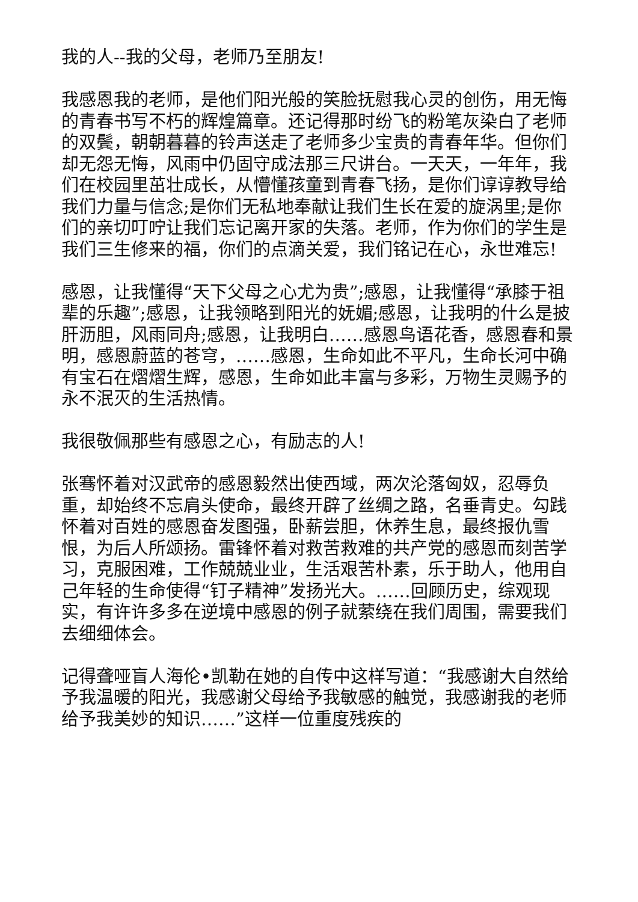我的人--我的父母，老师乃至朋友!
我感恩我的老师，是他们阳光般的笑脸抚慰我心灵的创伤，用无悔的青春书写不朽的辉煌篇章。还记得那时纷飞的粉笔灰染白了老师的双鬓，朝朝暮暮的铃声送走了老师多少宝贵的青春年华。但你们却无怨无悔，风雨中仍固守成法那三尺讲台。一天天，一年年，我们在校园里茁壮成长，从懵懂孩童到青春飞扬，是你们谆谆教导给我们力量与信念;是你们无私地奉献让我们生长在爱的旋涡里;是你们的亲切叮咛让我们忘记离开家的失落。老师，作为你们的学生是我们三生修来的福，你们的点滴关爱，我们铭记在心，永世难忘!
感恩，让我懂得“天下父母之心尤为贵”;感恩，让我懂得“承膝于祖辈的乐趣”;感恩，让我领略到阳光的妩媚;感恩，让我明的什么是披肝沥胆，风雨同舟;感恩，让我明白……感恩鸟语花香，感恩春和景明，感恩蔚蓝的苍穹，……感恩，生命如此不平凡，生命长河中确有宝石在熠熠生辉，感恩，生命如此丰富与多彩，万物生灵赐予的永不泯灭的生活热情。
我很敬佩那些有感恩之心，有励志的人!
张骞怀着对汉武帝的感恩毅然出使西域，两次沦落匈奴，忍辱负重，却始终不忘肩头使命，最终开辟了丝绸之路，名垂青史。勾践怀着对百姓的感恩奋发图强，卧薪尝胆，休养生息，最终报仇雪恨，为后人所颂扬。雷锋怀着对救苦救难的共产党的感恩而刻苦学习，克服困难，工作兢兢业业，生活艰苦朴素，乐于助人，他用自己年轻的生命使得“钉子精神”发扬光大。……回顾历史，综观现实，有许许多多在逆境中感恩的例子就萦绕在我们周围，需要我们去细细体会。
记得聋哑盲人海伦•凯勒在她的自传中这样写道：“我感谢大自然给予我温暖的阳光，我感谢父母给予我敏感的触觉，我感谢我的老师给予我美妙的知识……”这样一位重度残疾的